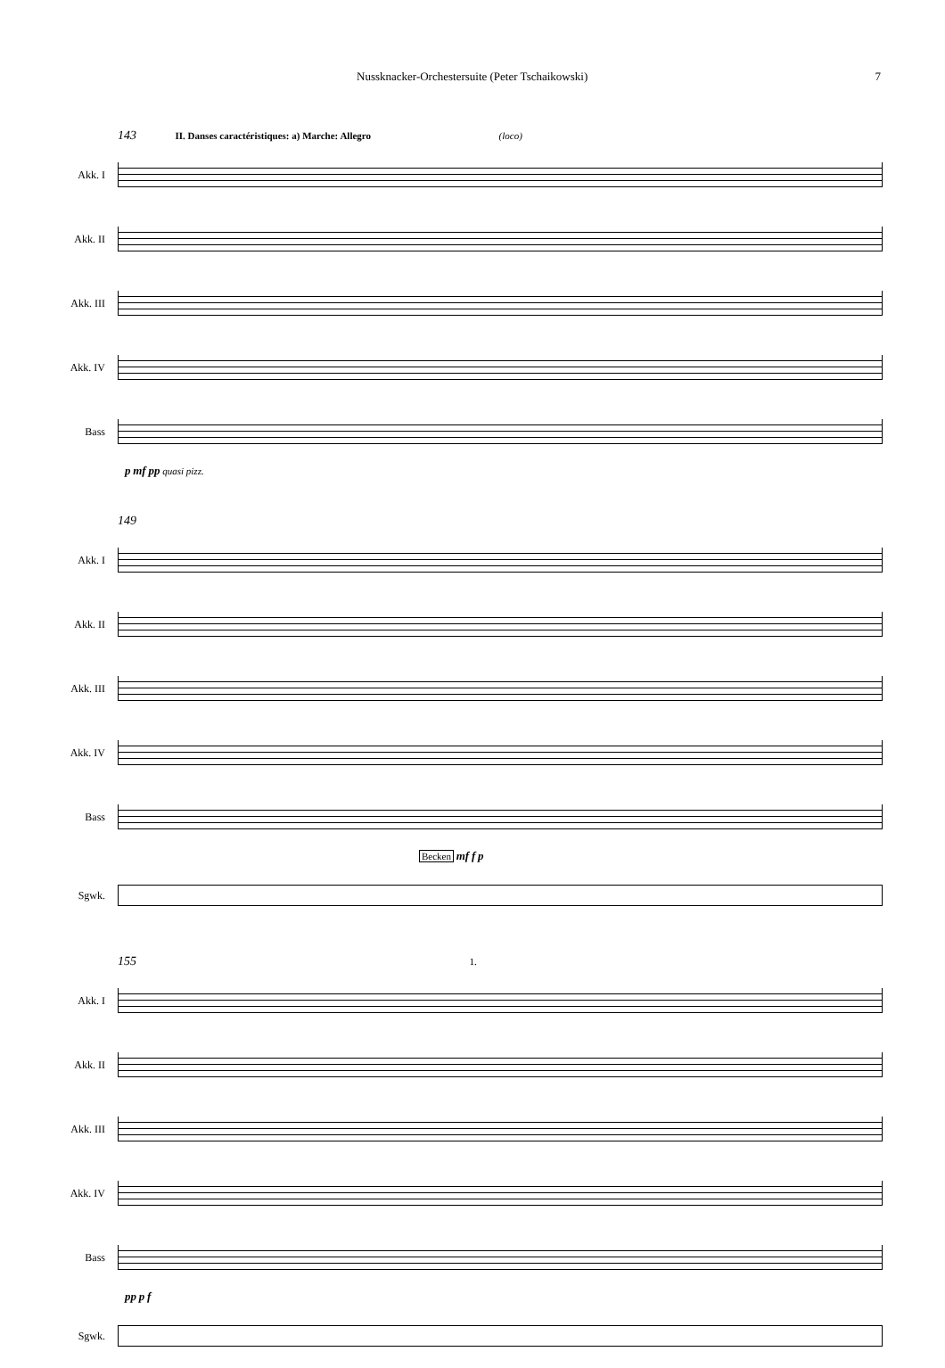Nussknacker-Orchestersuite (Peter Tschaikowski) 7
143 II. Danses caractéristiques: a) Marche: Allegro (loco)
Akk. I
Akk. II
Akk. III
Akk. IV
Bass
p mf pp quasi pizz.
149
Akk. I
Akk. II
Akk. III
Akk. IV
Bass
Becken mf f p
Sgwk.
155 1.
Akk. I
Akk. II
Akk. III
Akk. IV
Bass
pp p f
Sgwk.